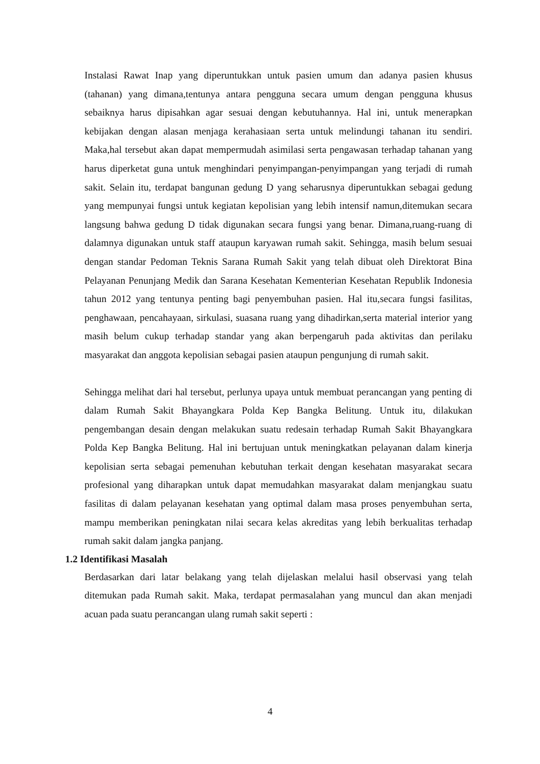Instalasi Rawat Inap yang diperuntukkan untuk pasien umum dan adanya pasien khusus (tahanan) yang dimana,tentunya antara pengguna secara umum dengan pengguna khusus sebaiknya harus dipisahkan agar sesuai dengan kebutuhannya. Hal ini, untuk menerapkan kebijakan dengan alasan menjaga kerahasiaan serta untuk melindungi tahanan itu sendiri. Maka,hal tersebut akan dapat mempermudah asimilasi serta pengawasan terhadap tahanan yang harus diperketat guna untuk menghindari penyimpangan-penyimpangan yang terjadi di rumah sakit. Selain itu, terdapat bangunan gedung D yang seharusnya diperuntukkan sebagai gedung yang mempunyai fungsi untuk kegiatan kepolisian yang lebih intensif namun,ditemukan secara langsung bahwa gedung D tidak digunakan secara fungsi yang benar. Dimana,ruang-ruang di dalamnya digunakan untuk staff ataupun karyawan rumah sakit. Sehingga, masih belum sesuai dengan standar Pedoman Teknis Sarana Rumah Sakit yang telah dibuat oleh Direktorat Bina Pelayanan Penunjang Medik dan Sarana Kesehatan Kementerian Kesehatan Republik Indonesia tahun 2012 yang tentunya penting bagi penyembuhan pasien. Hal itu,secara fungsi fasilitas, penghawaan, pencahayaan, sirkulasi, suasana ruang yang dihadirkan,serta material interior yang masih belum cukup terhadap standar yang akan berpengaruh pada aktivitas dan perilaku masyarakat dan anggota kepolisian sebagai pasien ataupun pengunjung di rumah sakit.
Sehingga melihat dari hal tersebut, perlunya upaya untuk membuat perancangan yang penting di dalam Rumah Sakit Bhayangkara Polda Kep Bangka Belitung. Untuk itu, dilakukan pengembangan desain dengan melakukan suatu redesain terhadap Rumah Sakit Bhayangkara Polda Kep Bangka Belitung. Hal ini bertujuan untuk meningkatkan pelayanan dalam kinerja kepolisian serta sebagai pemenuhan kebutuhan terkait dengan kesehatan masyarakat secara profesional yang diharapkan untuk dapat memudahkan masyarakat dalam menjangkau suatu fasilitas di dalam pelayanan kesehatan yang optimal dalam masa proses penyembuhan serta, mampu memberikan peningkatan nilai secara kelas akreditas yang lebih berkualitas terhadap rumah sakit dalam jangka panjang.
1.2 Identifikasi Masalah
Berdasarkan dari latar belakang yang telah dijelaskan melalui hasil observasi yang telah ditemukan pada Rumah sakit. Maka, terdapat permasalahan yang muncul dan akan menjadi acuan pada suatu perancangan ulang rumah sakit seperti :
4